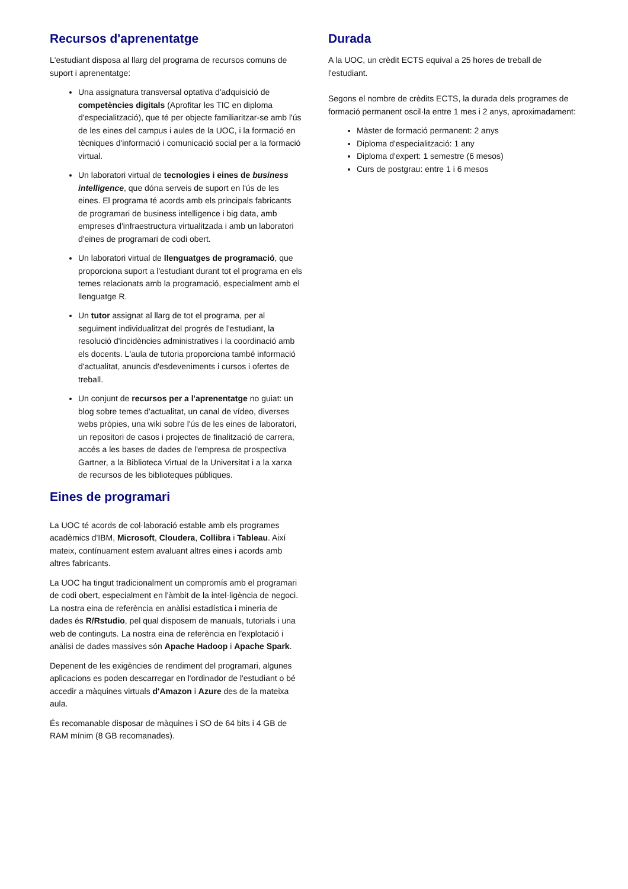Recursos d'aprenentatge
L'estudiant disposa al llarg del programa de recursos comuns de suport i aprenentatge:
Una assignatura transversal optativa d'adquisició de competències digitals (Aprofitar les TIC en diploma d'especialització), que té per objecte familiaritzar-se amb l'ús de les eines del campus i aules de la UOC, i la formació en tècniques d'informació i comunicació social per a la formació virtual.
Un laboratori virtual de tecnologies i eines de business intelligence, que dóna serveis de suport en l'ús de les eines. El programa té acords amb els principals fabricants de programari de business intelligence i big data, amb empreses d'infraestructura virtualitzada i amb un laboratori d'eines de programari de codi obert.
Un laboratori virtual de llenguatges de programació, que proporciona suport a l'estudiant durant tot el programa en els temes relacionats amb la programació, especialment amb el llenguatge R.
Un tutor assignat al llarg de tot el programa, per al seguiment individualitzat del progrés de l'estudiant, la resolució d'incidències administratives i la coordinació amb els docents. L'aula de tutoria proporciona també informació d'actualitat, anuncis d'esdeveniments i cursos i ofertes de treball.
Un conjunt de recursos per a l'aprenentatge no guiat: un blog sobre temes d'actualitat, un canal de vídeo, diverses webs pròpies, una wiki sobre l'ús de les eines de laboratori, un repositori de casos i projectes de finalització de carrera, accés a les bases de dades de l'empresa de prospectiva Gartner, a la Biblioteca Virtual de la Universitat i a la xarxa de recursos de les biblioteques públiques.
Eines de programari
La UOC té acords de col·laboració estable amb els programes acadèmics d'IBM, Microsoft, Cloudera, Collibra i Tableau. Així mateix, contínuament estem avaluant altres eines i acords amb altres fabricants.
La UOC ha tingut tradicionalment un compromís amb el programari de codi obert, especialment en l'àmbit de la intel·ligència de negoci. La nostra eina de referència en anàlisi estadística i mineria de dades és R/Rstudio, pel qual disposem de manuals, tutorials i una web de continguts. La nostra eina de referència en l'explotació i anàlisi de dades massives són Apache Hadoop i Apache Spark.
Depenent de les exigències de rendiment del programari, algunes aplicacions es poden descarregar en l'ordinador de l'estudiant o bé accedir a màquines virtuals d'Amazon i Azure des de la mateixa aula.
És recomanable disposar de màquines i SO de 64 bits i 4 GB de RAM mínim (8 GB recomanades).
Durada
A la UOC, un crèdit ECTS equival a 25 hores de treball de l'estudiant.
Segons el nombre de crèdits ECTS, la durada dels programes de formació permanent oscil·la entre 1 mes i 2 anys, aproximadament:
Màster de formació permanent: 2 anys
Diploma d'especialització: 1 any
Diploma d'expert: 1 semestre (6 mesos)
Curs de postgrau: entre 1 i 6 mesos